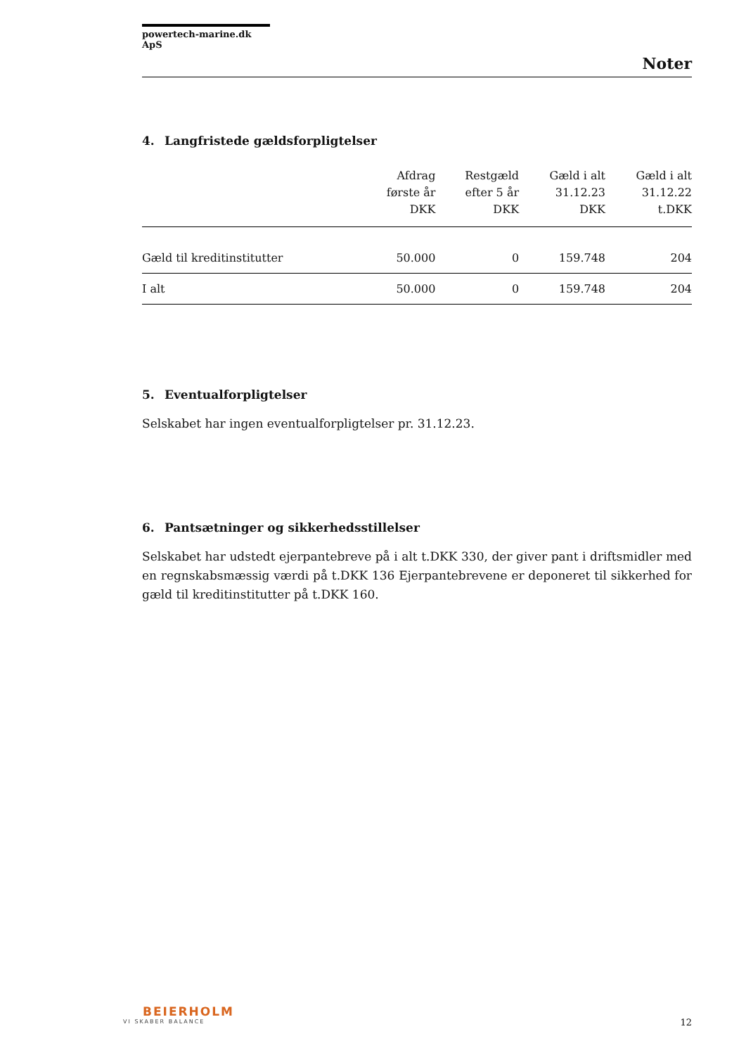powertech-marine.dk ApS
Noter
4. Langfristede gældsforpligtelser
| | Afdrag første år DKK | Restgæld efter 5 år DKK | Gæld i alt 31.12.23 DKK | Gæld i alt 31.12.22 t.DKK |
| --- | --- | --- | --- | --- |
| Gæld til kreditinstitutter | 50.000 | 0 | 159.748 | 204 |
| I alt | 50.000 | 0 | 159.748 | 204 |
5. Eventualforpligtelser
Selskabet har ingen eventualforpligtelser pr. 31.12.23.
6. Pantsætninger og sikkerhedsstillelser
Selskabet har udstedt ejerpantebreve på i alt t.DKK 330, der giver pant i driftsmidler med en regnskabsmæssig værdi på t.DKK 136 Ejerpantebrevene er deponeret til sikkerhed for gæld til kreditinstitutter på t.DKK 160.
BEIERHOLM
VI SKABER BALANCE
12